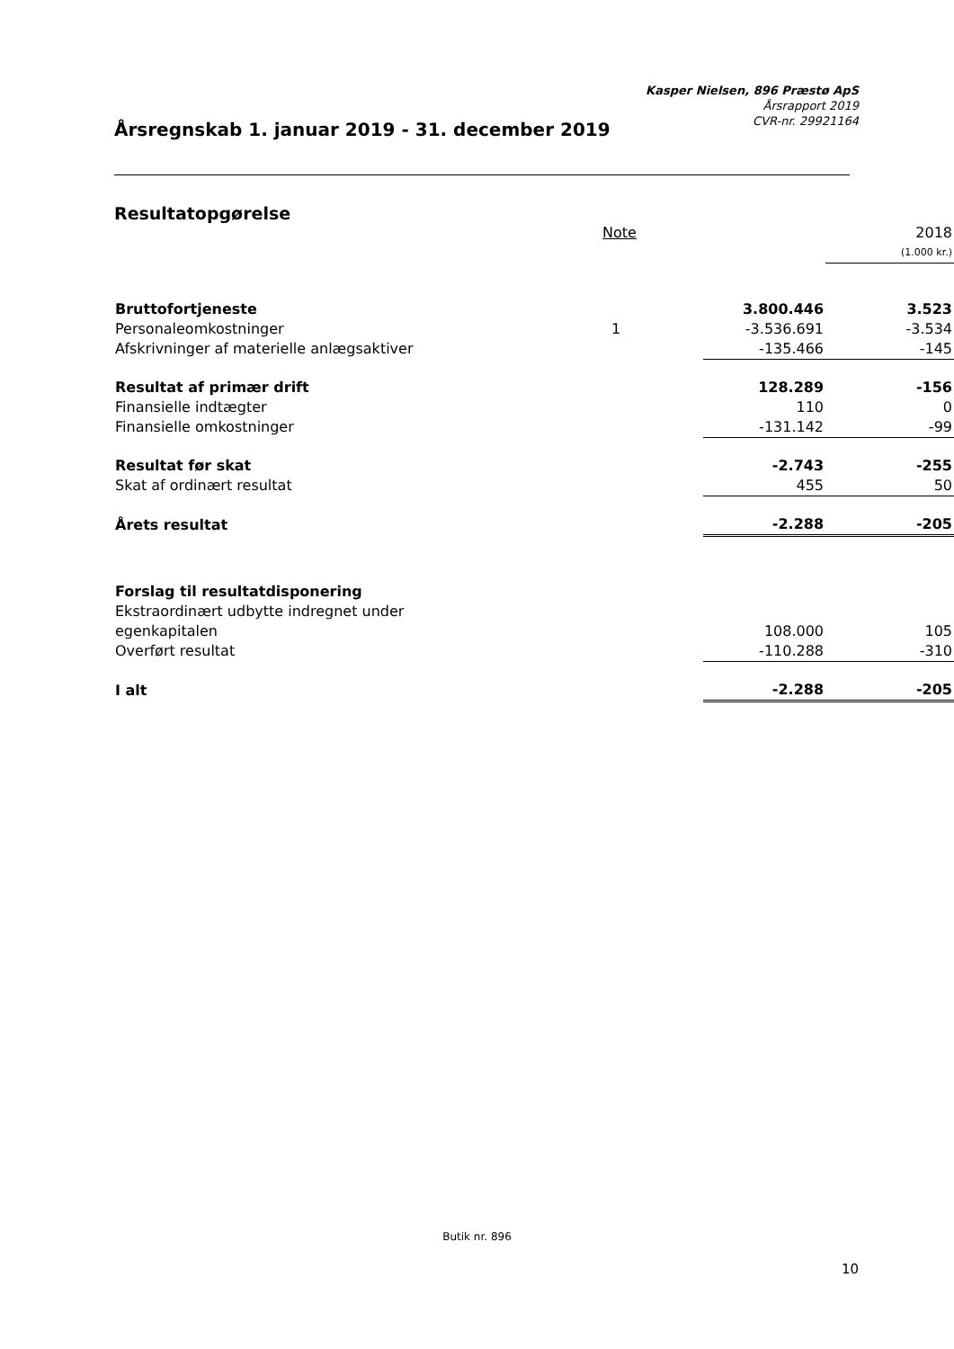Kasper Nielsen, 896 Præstø ApS
Årsrapport 2019
CVR-nr. 29921164
Årsregnskab 1. januar 2019 - 31. december 2019
Resultatopgørelse
| | Note | | 2018 |
| | | | (1.000 kr.) |
| Bruttofortjeneste | | 3.800.446 | 3.523 |
| Personaleomkostninger | 1 | -3.536.691 | -3.534 |
| Afskrivninger af materielle anlægsaktiver | | -135.466 | -145 |
| Resultat af primær drift | | 128.289 | -156 |
| Finansielle indtægter | | 110 | 0 |
| Finansielle omkostninger | | -131.142 | -99 |
| Resultat før skat | | -2.743 | -255 |
| Skat af ordinært resultat | | 455 | 50 |
| Årets resultat | | -2.288 | -205 |
| Forslag til resultatdisponering | | | |
| Ekstraordinært udbytte indregnet under egenkapitalen | | 108.000 | 105 |
| Overført resultat | | -110.288 | -310 |
| I alt | | -2.288 | -205 |
Butik nr. 896
10